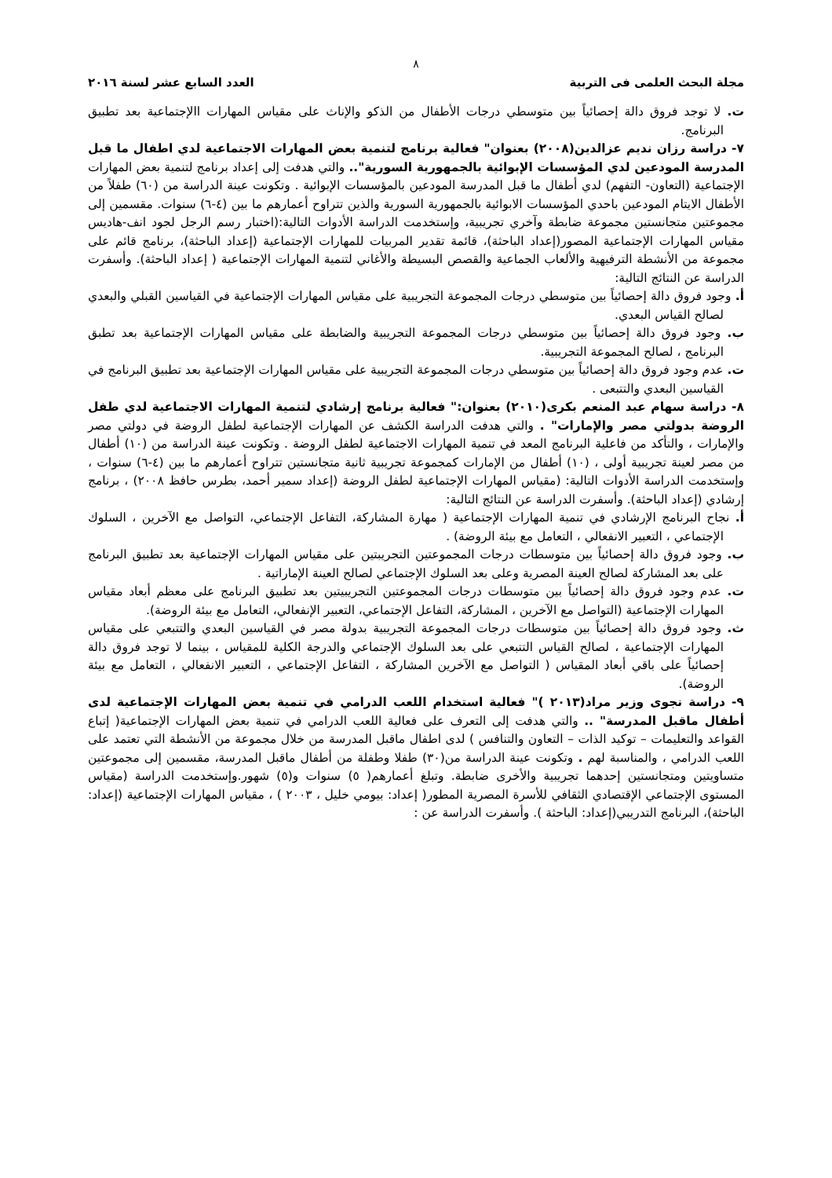٨
مجلة البحث العلمى فى التربية العدد السابع عشر لسنة ٢٠١٦
ت. لا توجد فروق دالة إحصائياً بين متوسطي درجات الأطفال من الذكو والإناث على مقياس المهارات االإجتماعية بعد تطبيق البرنامج.
٧- دراسة رزان نديم عزالدين(٢٠٠٨) بعنوان" فعالية برنامج لتنمية بعض المهارات الاجتماعية لدي اطفال ما قبل المدرسة المودعين لدي المؤسسات الإبوائية بالجمهورية السورية".. والتي هدفت إلى إعداد برنامج لتنمية بعض المهارات الإجتماعية (التعاون- التفهم) لدي أطفال ما قبل المدرسة المودعين بالمؤسسات الإبوائية . وتكونت عينة الدراسة من (٦٠) طفلاً من الأطفال الايتام المودعين باحدي المؤسسات الابوائية بالجمهورية السورية والذين تتراوح أعمارهم ما بين (٤-٦) سنوات. مقسمين إلى مجموعتين متجانستين مجموعة ضابطة وآخري تجريبية، وإستخدمت الدراسة الأدوات التالية:(اختبار رسم الرجل لجود انف-هاديس مقياس المهارات الإجتماعية المصور(إعداد الباحثة)، قائمة تقدير المربيات للمهارات الإجتماعية (إعداد الباحثة)، برنامج قائم على مجموعة من الأنشطة الترفيهية والألعاب الجماعية والقصص البسيطة والأغاني لتنمية المهارات الإجتماعية ( إعداد الباحثة). وأسفرت الدراسة عن النتائج التالية:
أ. وجود فروق دالة إحصائياً بين متوسطي درجات المجموعة التجريبية على مقياس المهارات الإجتماعية في القياسين القبلي والبعدي لصالح القياس البعدي.
ب. وجود فروق دالة إحصائياً بين متوسطي درجات المجموعة التجريبية والضابطة على مقياس المهارات الإجتماعية بعد تطبق البرنامج ، لصالح المجموعة التجريبية.
ت. عدم وجود فروق دالة إحصائياً بين متوسطي درجات المجموعة التجريبية على مقياس المهارات الإجتماعية بعد تطبيق البرنامج في القياسين البعدي والتتبعى .
٨- دراسة سهام عبد المنعم بكرى(٢٠١٠) بعنوان:" فعالية برنامج إرشادي لتنمية المهارات الاجتماعية لدي طفل الروضة بدولتي مصر والإمارات" . والتي هدفت الدراسة الكشف عن المهارات الإجتماعية لطفل الروضة في دولتي مصر والإمارات ، والتأكد من فاعلية البرنامج المعد في تنمية المهارات الاجتماعية لطفل الروضة . وتكونت عينة الدراسة من (١٠) أطفال من مصر لعينة تجريبية أولى ، (١٠) أطفال من الإمارات كمجموعة تجريبية ثانية متجانستين تتراوح أعمارهم ما بين (٤-٦) سنوات ، وإستخدمت الدراسة الأدوات التالية: (مقياس المهارات الإجتماعية لطفل الروضة (إعداد سمير أحمد، بطرس حافظ ٢٠٠٨) ، برنامج إرشادي (إعداد الباحثة). وأسفرت الدراسة عن النتائج التالية:
أ. نجاح البرنامج الإرشادي في تنمية المهارات الإجتماعية ( مهارة المشاركة، التفاعل الإجتماعي، التواصل مع الآخرين ، السلوك الإجتماعي ، التعبير الانفعالي ، التعامل مع بيئة الروضة) .
ب. وجود فروق دالة إحصائياً بين متوسطات درجات المجموعتين التجريبتين على مقياس المهارات الإجتماعية بعد تطبيق البرنامج على بعد المشاركة لصالح العينة المصرية وعلى بعد السلوك الإجتماعي لصالح العينة الإماراتية .
ت. عدم وجود فروق دالة إحصائياً بين متوسطات درجات المجموعتين التجريبيتين بعد تطبيق البرنامج على معظم أبعاد مقياس المهارات الإجتماعية (التواصل مع الآخرين ، المشاركة، التفاعل الإجتماعي، التعبير الإنفعالي، التعامل مع بيئة الروضة).
ث. وجود فروق دالة إحصائياً بين متوسطات درجات المجموعة التجريبية بدولة مصر في القياسين البعدي والتتبعي على مقياس المهارات الإجتماعية ، لصالح القياس التتبعي على بعد السلوك الإجتماعي والدرجة الكلية للمقياس ، بينما لا توجد فروق دالة إحصائياً على باقي أبعاد المقياس ( التواصل مع الآخرين المشاركة ، التفاعل الإجتماعي ، التعبير الانفعالي ، التعامل مع بيئة الروضة).
٩- دراسة نجوى وزير مراد(٢٠١٣ )" فعالية استخدام اللعب الدرامي في تنمية بعض المهارات الإجتماعية لدى أطفال ماقبل المدرسة" .. والتي هدفت إلى التعرف على فعالية اللعب الدرامي في تنمية بعض المهارات الإجتماعية( إتباع القواعد والتعليمات – توكيد الذات – التعاون والتنافس ) لدى اطفال ماقبل المدرسة من خلال مجموعة من الأنشطة التي تعتمد على اللعب الدرامي ، والمناسبة لهم . وتكونت عينة الدراسة من(٣٠) طفلا وطفلة من أطفال ماقبل المدرسة، مقسمين إلى مجموعتين متساويتين ومتجانستين إحدهما تجريبية والأخرى ضابطة. وتبلغ أعمارهم( ٥) سنوات و(٥) شهور.وإستخدمت الدراسة (مقياس المستوى الإجتماعي الإقتصادي الثقافي للأسرة المصرية المطور( إعداد: بيومي خليل ، ٢٠٠٣ ) ، مقياس المهارات الإجتماعية (إعداد: الباحثة)، البرنامج التدريبي(إعداد: الباحثة ). وأسفرت الدراسة عن :